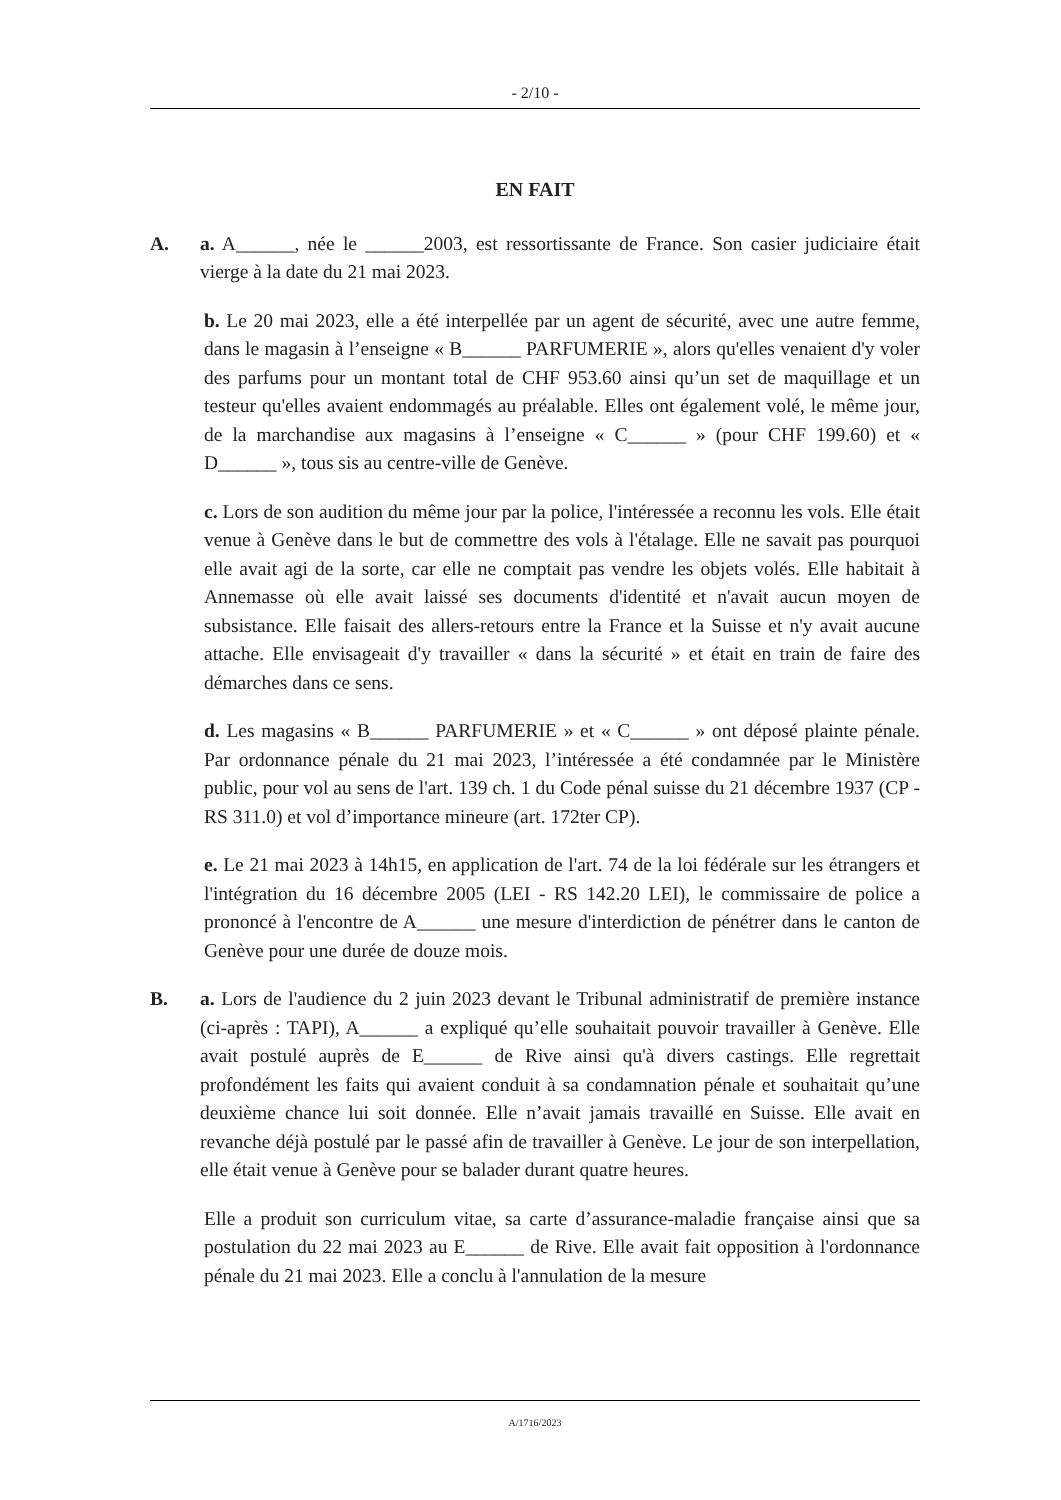- 2/10 -
EN FAIT
A. a. A______, née le ______2003, est ressortissante de France. Son casier judiciaire était vierge à la date du 21 mai 2023.
b. Le 20 mai 2023, elle a été interpellée par un agent de sécurité, avec une autre femme, dans le magasin à l’enseigne « B______ PARFUMERIE », alors qu'elles venaient d'y voler des parfums pour un montant total de CHF 953.60 ainsi qu’un set de maquillage et un testeur qu'elles avaient endommagés au préalable. Elles ont également volé, le même jour, de la marchandise aux magasins à l’enseigne « C______ » (pour CHF 199.60) et « D______ », tous sis au centre-ville de Genève.
c. Lors de son audition du même jour par la police, l'intéressée a reconnu les vols. Elle était venue à Genève dans le but de commettre des vols à l'étalage. Elle ne savait pas pourquoi elle avait agi de la sorte, car elle ne comptait pas vendre les objets volés. Elle habitait à Annemasse où elle avait laissé ses documents d'identité et n'avait aucun moyen de subsistance. Elle faisait des allers-retours entre la France et la Suisse et n'y avait aucune attache. Elle envisageait d'y travailler « dans la sécurité » et était en train de faire des démarches dans ce sens.
d. Les magasins « B______ PARFUMERIE » et « C______ » ont déposé plainte pénale. Par ordonnance pénale du 21 mai 2023, l’intéressée a été condamnée par le Ministère public, pour vol au sens de l'art. 139 ch. 1 du Code pénal suisse du 21 décembre 1937 (CP - RS 311.0) et vol d’importance mineure (art. 172ter CP).
e. Le 21 mai 2023 à 14h15, en application de l'art. 74 de la loi fédérale sur les étrangers et l'intégration du 16 décembre 2005 (LEI - RS 142.20 LEI), le commissaire de police a prononcé à l'encontre de A______ une mesure d'interdiction de pénétrer dans le canton de Genève pour une durée de douze mois.
B. a. Lors de l'audience du 2 juin 2023 devant le Tribunal administratif de première instance (ci-après : TAPI), A______ a expliqué qu’elle souhaitait pouvoir travailler à Genève. Elle avait postulé auprès de E______ de Rive ainsi qu'à divers castings. Elle regrettait profondément les faits qui avaient conduit à sa condamnation pénale et souhaitait qu’une deuxième chance lui soit donnée. Elle n’avait jamais travaillé en Suisse. Elle avait en revanche déjà postulé par le passé afin de travailler à Genève. Le jour de son interpellation, elle était venue à Genève pour se balader durant quatre heures.
Elle a produit son curriculum vitae, sa carte d’assurance-maladie française ainsi que sa postulation du 22 mai 2023 au E______ de Rive. Elle avait fait opposition à l'ordonnance pénale du 21 mai 2023. Elle a conclu à l'annulation de la mesure
A/1716/2023